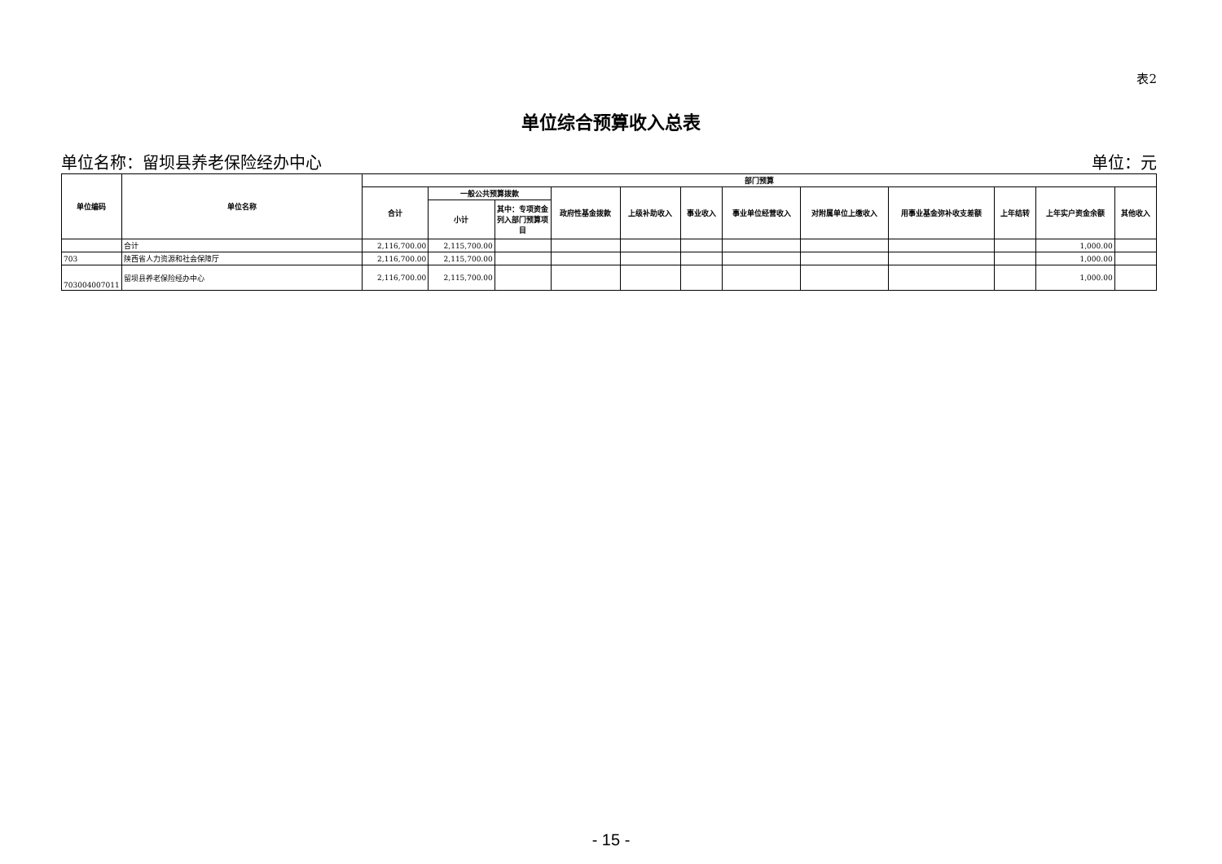表2
单位综合预算收入总表
单位名称：留坝县养老保险经办中心 单位：元
| 单位编码 | 单位名称 | 部门预算 | | | | | | | | | | | |
| --- | --- | --- | --- | --- | --- | --- | --- | --- | --- | --- | --- | --- | --- |
| | | 合计 | 一般公共预算拨款 | | 政府性基金拨款 | 上级补助收入 | 事业收入 | 事业单位经营收入 | 对附属单位上缴收入 | 用事业基金弥补收支差额 | 上年结转 | 上年实户资金余额 | 其他收入 |
| | | | 小计 | 其中：专项资金列入部门预算项目 | | | | | | | | | |
| | 合计 | 2,116,700.00 | 2,115,700.00 | | | | | | | | | 1,000.00 | |
| 703 | 陕西省人力资源和社会保障厅 | 2,116,700.00 | 2,115,700.00 | | | | | | | | | 1,000.00 | |
| 703004007011 | 留坝县养老保险经办中心 | 2,116,700.00 | 2,115,700.00 | | | | | | | | | 1,000.00 | |
- 15 -